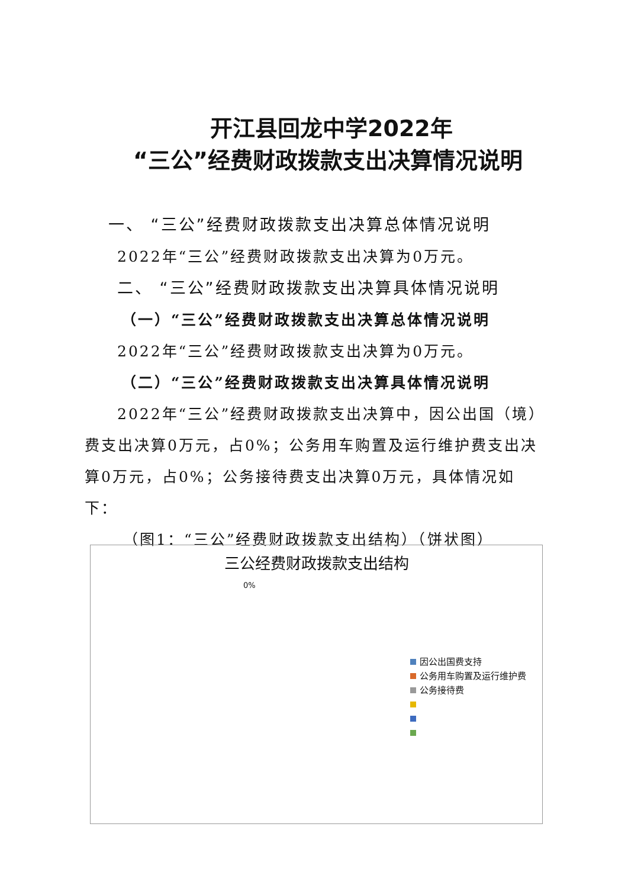开江县回龙中学2022年
“三公”经费财政拨款支出决算情况说明
一、 “三公”经费财政拨款支出决算总体情况说明
2022年“三公”经费财政拨款支出决算为0万元。
二、 “三公”经费财政拨款支出决算具体情况说明
（一）“三公”经费财政拨款支出决算总体情况说明
2022年“三公”经费财政拨款支出决算为0万元。
（二）“三公”经费财政拨款支出决算具体情况说明
2022年“三公”经费财政拨款支出决算中，因公出国（境）费支出决算0万元，占0%；公务用车购置及运行维护费支出决算0万元，占0%；公务接待费支出决算0万元，具体情况如下：
（图1：“三公”经费财政拨款支出结构）（饼状图）
三公经费财政拨款支出结构
0%
因公出国费支持
公务用车购置及运行维护费
公务接待费